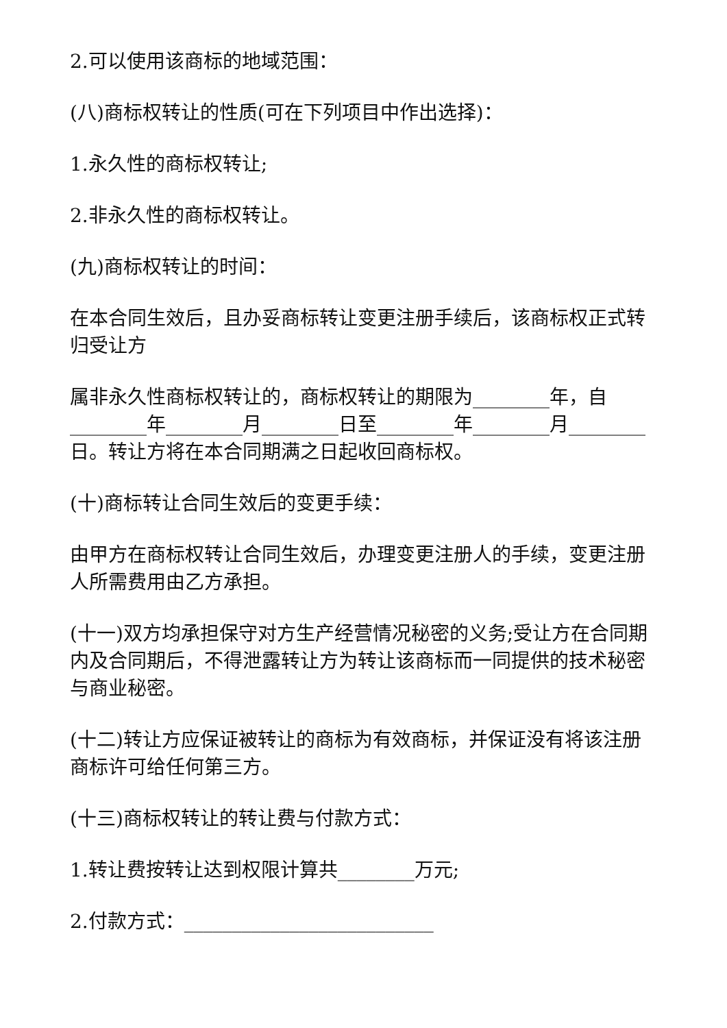2.可以使用该商标的地域范围：
(八)商标权转让的性质(可在下列项目中作出选择)：
1.永久性的商标权转让;
2.非永久性的商标权转让。
(九)商标权转让的时间：
在本合同生效后，且办妥商标转让变更注册手续后，该商标权正式转归受让方
属非永久性商标权转让的，商标权转让的期限为________年，自________年________月________日至________年________月________日。转让方将在本合同期满之日起收回商标权。
(十)商标转让合同生效后的变更手续：
由甲方在商标权转让合同生效后，办理变更注册人的手续，变更注册人所需费用由乙方承担。
(十一)双方均承担保守对方生产经营情况秘密的义务;受让方在合同期内及合同期后，不得泄露转让方为转让该商标而一同提供的技术秘密与商业秘密。
(十二)转让方应保证被转让的商标为有效商标，并保证没有将该注册商标许可给任何第三方。
(十三)商标权转让的转让费与付款方式：
1.转让费按转让达到权限计算共________万元;
2.付款方式：__________________________